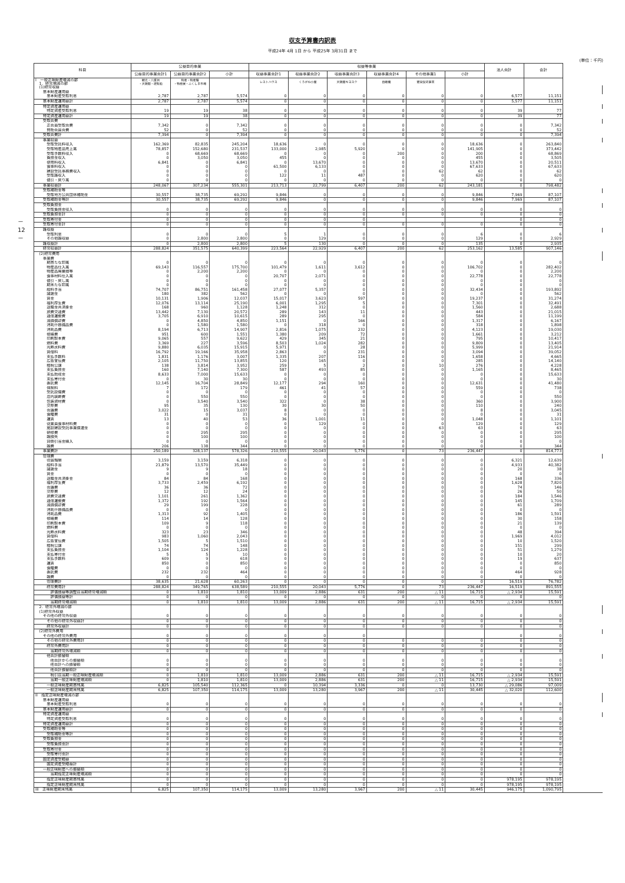－ 12 －
収支予算書内訳表
平成24年 4月 1日 から 平成25年 3月31日 まで
(単位：千円)
| 科目 | 公益目的事業 | | | 収益等事業 | | | | | | 法人会計 | 合計 | |
| --- | --- | --- | --- | --- | --- | --- | --- | --- | --- | --- | --- | --- |
| | 公益目的事業会計1 | 公益目的事業会計2 | 小計 | 収益事業会計1 | 収益事業会計2 | 収益事業会計3 | 収益事業会計4 | その他事業1 | 小計 | | | |
| I 一般正味財産増減の部 1．経常増減の部 | 観光・八重洲 ・天鏡閣・遊覧船 | 物産・物産館 ・物産展・ふくしま市場 | | レストハウス | くろがね小屋 | 天鏡閣キヨスク | 自販機 | 建設受託事業 | | | | |
| (1)経常収益 | | | | | | | | | | | | |
| 基本財産運用益 | | | | | | | | | | | | |
| 基本財産受取利息 | 2,787 | 2,787 | 5,574 | 0 | 0 | 0 | 0 | 0 | 0 | 6,577 | 11,151 | |
| 基本財産運用益計 | 2,787 | 2,787 | 5,574 | 0 | 0 | 0 | 0 | 0 | 0 | 5,577 | 11,151 | |
| 特定資産運用益 | | | | | | | | | | | | |
| 特定資産受取利息 | 19 | 19 | 38 | 0 | 0 | 0 | 0 | 0 | 0 | 39 | 77 | |
| 特定資産運用益計 | 19 | 19 | 38 | 0 | 0 | 0 | 0 | 0 | 0 | 39 | 77 | |
| 受取会費 | | | | | | | | | | | | |
| 正会員受取会費 | 7,342 | 0 | 7,342 | 0 | 0 | 0 | 0 | 0 | 0 | 0 | 7,342 | |
| 賛助会員会費 | 52 | 0 | 52 | 0 | 0 | 0 | 0 | 0 | 0 | 0 | 52 | |
| 受取会費計 | 7,394 | 0 | 7,394 | 0 | 0 | 0 | 0 | 0 | 0 | 0 | 7,394 | |
| 事業収益 | | | | | | | | | | | | |
| 受取受託料収入 | 162,369 | 82,835 | 245,204 | 18,636 | 0 | 0 | 0 | 0 | 18,636 | 0 | 263,840 | |
| 受取物産品売上高 | 78,857 | 152,680 | 231,537 | 133,000 | 2,985 | 5,920 | 0 | 0 | 141,905 | 0 | 373,442 | |
| 受取手数料収入 | 0 | 68,669 | 68,669 | 0 | 0 | 0 | 200 | 0 | 200 | 0 | 68,869 | |
| 負担金収入 | 0 | 3,050 | 3,050 | 455 | 0 | 0 | 0 | 0 | 455 | 0 | 3,505 | |
| 使用料収入 | 6,841 | 0 | 6,841 | 0 | 13,670 | 0 | 0 | 0 | 13,670 | 0 | 20,511 | |
| 食事料収入 | 0 | 0 | 0 | 61,500 | 6,133 | 0 | 0 | 0 | 67,633 | 0 | 67,633 | |
| 建設受託事務費収入 | 0 | 0 | 0 | 0 | 0 | 0 | 0 | 62 | 62 | 0 | 62 | |
| 受取雑収入 | 0 | 0 | 0 | 122 | 11 | 487 | 0 | 0 | 620 | 0 | 620 | |
| 値引・戻り高 | 0 | 0 | 0 | 0 | 0 | 0 | 0 | 0 | 0 | 0 | 0 | |
| 事業収益計 | 248,067 | 307,234 | 555,301 | 213,713 | 22,799 | 6,407 | 200 | 62 | 243,181 | 0 | 798,482 | |
| 受取補助金等 | | | | | | | | | | | | |
| 受取地方公共団体補助金 | 30,557 | 38,735 | 69,292 | 9,846 | 0 | 0 | 0 | 0 | 9,846 | 7,969 | 87,107 | |
| 受取補助金等計 | 30,557 | 38,735 | 69,292 | 9,846 | 0 | 0 | 0 | 0 | 9,846 | 7,969 | 87,107 | |
| 受取負担金 | | | | | | | | | | | | |
| 受取負担金収入 | 0 | 0 | 0 | 0 | 0 | 0 | 0 | 0 | 0 | 0 | 0 | |
| 受取負担金計 | 0 | 0 | 0 | 0 | 0 | 0 | 0 | 0 | 0 | 0 | 0 | |
| 受取寄付金 | 0 | 0 | 0 | 0 | 0 | 0 | | | | 0 | 0 | |
| 受取寄付金計 | 0 | 0 | 0 | 0 | 0 | 0 | 0 | 0 | 0 | 0 | 0 | |
| 雑収益 | | | | | | | | | | | | |
| 受取利息 | 0 | 0 | 0 | 5 | 1 | 0 | 0 | 0 | 6 | 0 | 6 | |
| その他雑収益 | 0 | 2,800 | 2,800 | 0 | 129 | 0 | 0 | 0 | 129 | 0 | 2,929 | |
| 雑収益計 | 0 | 2,800 | 2,800 | 5 | 130 | 0 | 0 | 0 | 135 | 0 | 2,935 | |
| 経常収益計 | 288,824 | 351,575 | 640,399 | 223,564 | 22,929 | 6,407 | 200 | 62 | 253,162 | 13,585 | 907,146 | |
| (2)経常費用 | | | | | | | | | | | | |
| 事業費 | | | | | | | | | | | | |
| 期首たな卸高 | 0 | 0 | 0 | 0 | 0 | 0 | 0 | 0 | 0 | 0 | 0 | |
| 物産品仕入高 | 69,143 | 116,557 | 175,700 | 101,479 | 1,611 | 3,612 | 0 | 0 | 106,702 | 0 | 282,402 | |
| 物産品廃棄損等 | 0 | 2,200 | 2,200 | 0 | 0 | 0 | 0 | 0 | 0 | 0 | 2,200 | |
| 食事材料仕入高 | 0 | 0 | 0 | 20,707 | 2,071 | 0 | 0 | 0 | 22,778 | 0 | 22,778 | |
| 値引・戻し高 | 0 | 0 | 0 | 0 | 0 | 0 | 0 | 0 | 0 | 0 | 0 | |
| 期末たな卸高 | 0 | 0 | 0 | 0 | 0 | 0 | 0 | 0 | 0 | 0 | 0 | |
| 給料手当 | 74,707 | 86,751 | 161,458 | 27,077 | 5,357 | 0 | 0 | 0 | 32,434 | 0 | 193,892 | |
| 諸謝金 | 180 | 382 | 562 | 0 | 0 | 0 | 0 | 0 | 0 | 0 | 562 | |
| 賃金 | 10,131 | 1,906 | 12,037 | 15,017 | 3,623 | 597 | 0 | 0 | 19,237 | 0 | 31,274 | |
| 福利厚生費 | 12,076 | 13,114 | 25,190 | 6,001 | 1,295 | 5 | 0 | 0 | 7,301 | 0 | 32,491 | |
| 退職金共済掛金 | 168 | 960 | 1,128 | 1,248 | 312 | 0 | 0 | 0 | 1,560 | 0 | 2,688 | |
| 旅費交通費 | 13,442 | 7,130 | 20,572 | 289 | 143 | 11 | 0 | 0 | 443 | 0 | 21,015 | |
| 通信運搬費 | 3,705 | 6,910 | 10,615 | 289 | 295 | 0 | 0 | 0 | 584 | 0 | 11,199 | |
| 減価償却費 | 0 | 4,850 | 4,850 | 1,151 | 0 | 166 | 0 | 0 | 1,317 | 0 | 6,167 | |
| 消耗什器備品費 | 0 | 1,580 | 1,580 | 0 | 318 | 0 | 0 | 0 | 318 | 0 | 1,898 | |
| 消耗品費 | 8,194 | 6,713 | 14,907 | 2,816 | 1,075 | 232 | 0 | 0 | 4,123 | 0 | 19,030 | |
| 修繕費 | 951 | 600 | 1,551 | 1,380 | 209 | 72 | 0 | 0 | 1,661 | 0 | 3,212 | |
| 印刷製本費 | 9,065 | 557 | 9,622 | 429 | 345 | 21 | 0 | 0 | 795 | 0 | 10,417 | |
| 燃料費 | 3,369 | 227 | 3,596 | 8,503 | 1,024 | 282 | 0 | 0 | 9,809 | 0 | 13,405 | |
| 光熱水料費 | 9,880 | 6,035 | 15,915 | 5,971 | 0 | 28 | 0 | 0 | 5,999 | 0 | 21,914 | |
| 賃借料 | 16,792 | 19,166 | 35,958 | 2,863 | 0 | 231 | 0 | 0 | 3,094 | 0 | 39,052 | |
| 支払手数料 | 1,831 | 1,176 | 3,007 | 1,335 | 207 | 116 | 0 | 0 | 1,658 | 0 | 4,665 | |
| 広告宣伝費 | 2,105 | 11,750 | 13,855 | 120 | 165 | 0 | 0 | 0 | 285 | 0 | 14,140 | |
| 租税公課 | 138 | 3,814 | 3,952 | 259 | 5 | 2 | 0 | 10 | 276 | 0 | 4,228 | |
| 支払負担金 | 160 | 7,140 | 7,300 | 587 | 493 | 85 | 0 | 0 | 1,165 | 0 | 8,465 | |
| 支払助成金 | 8,633 | 7,000 | 15,633 | 0 | 0 | 0 | 0 | 0 | 0 | 0 | 15,633 | |
| 支払寄付金 | 0 | 30 | 30 | 0 | 0 | 0 | 0 | 0 | 0 | 0 | 30 | |
| 委託費 | 12,145 | 16,704 | 28,849 | 12,177 | 294 | 160 | 0 | 0 | 12,631 | 0 | 41,480 | |
| 保険料 | 7 | 172 | 179 | 461 | 41 | 57 | 0 | 0 | 559 | 0 | 738 | |
| 受託設備費 | 0 | 0 | 0 | 0 | 0 | 0 | 0 | 0 | 0 | 0 | 0 | |
| 店内装飾費 | 0 | 550 | 550 | 0 | 0 | 0 | 0 | 0 | 0 | 0 | 550 | |
| 包装資材費 | 0 | 3,540 | 3,540 | 322 | 0 | 38 | 0 | 0 | 360 | 0 | 3,900 | |
| 交際費 | 95 | 35 | 130 | 30 | 30 | 50 | 0 | 0 | 110 | 0 | 240 | |
| 会議費 | 3,022 | 15 | 3,037 | 8 | 0 | 0 | 0 | 0 | 8 | 0 | 3,045 | |
| 食糧費 | 31 | 0 | 31 | 0 | 0 | 0 | 0 | 0 | 0 | 0 | 31 | |
| 運賃 | 13 | 40 | 53 | 36 | 1,001 | 11 | 0 | 0 | 1,048 | 0 | 1,101 | |
| 従業員食事材料費 | 0 | 0 | 0 | 0 | 129 | 0 | 0 | 0 | 129 | 0 | 129 | |
| 施設建設受託事業償還金 | 0 | 0 | 0 | 0 | 0 | 0 | 0 | 63 | 63 | 0 | 63 | |
| 研修費 | 0 | 295 | 295 | 0 | 0 | 0 | 0 | 0 | 0 | 0 | 295 | |
| 雑損失 | 0 | 100 | 100 | 0 | 0 | 0 | 0 | 0 | 0 | 0 | 100 | |
| 貸倒引当金繰入 | 0 | 0 | 0 | 0 | 0 | 0 | 0 | 0 | 0 | 0 | 0 | |
| 雑費 | 206 | 138 | 344 | 0 | 0 | 0 | 0 | 0 | 0 | 0 | 344 | |
| 事業費計 | 250,189 | 328,137 | 578,326 | 210,555 | 20,043 | 5,776 | 0 | 73 | 236,447 | 0 | 814,773 | |
| 管理費 | | | | | | | | | | | | |
| 役員報酬 | 3,159 | 3,159 | 6,318 | 0 | 0 | 0 | 0 | 0 | 0 | 6,321 | 12,639 | |
| 給料手当 | 21,879 | 13,570 | 35,449 | 0 | 0 | 0 | 0 | 0 | 0 | 4,933 | 40,382 | |
| 諸謝金 | 9 | 9 | 18 | 0 | 0 | 0 | 0 | 0 | 0 | 20 | 38 | |
| 賃金 | 0 | 0 | 0 | 0 | 0 | 0 | 0 | 0 | 0 | 0 | 0 | |
| 退職金共済掛金 | 84 | 84 | 168 | 0 | 0 | 0 | 0 | 0 | 0 | 168 | 336 | |
| 福利厚生費 | 3,733 | 2,459 | 6,192 | 0 | 0 | 0 | 0 | 0 | 0 | 1,628 | 7,820 | |
| 会議費 | 36 | 36 | 72 | 0 | 0 | 0 | 0 | 0 | 0 | 74 | 146 | |
| 交際費 | 12 | 12 | 24 | 0 | 0 | 0 | 0 | 0 | 0 | 26 | 50 | |
| 旅費交通費 | 1,101 | 261 | 1,362 | 0 | 0 | 0 | 0 | 0 | 0 | 184 | 1,546 | |
| 通信運搬費 | 1,372 | 192 | 1,564 | 0 | 0 | 0 | 0 | 0 | 0 | 145 | 1,709 | |
| 減価償却費 | 29 | 199 | 228 | 0 | 0 | 0 | 0 | 0 | 0 | 61 | 289 | |
| 消耗什器備品費 | 0 | 0 | 0 | 0 | 0 | 0 | 0 | 0 | 0 | 0 | 0 | |
| 消耗品費 | 1,313 | 92 | 1,405 | 0 | 0 | 0 | 0 | 0 | 0 | 186 | 1,591 | |
| 修繕費 | 114 | 14 | 128 | 0 | 0 | 0 | 0 | 0 | 0 | 30 | 158 | |
| 印刷製本費 | 109 | 9 | 118 | 0 | 0 | 0 | 0 | 0 | 0 | 21 | 139 | |
| 燃料費 | 0 | 0 | 0 | 0 | 0 | 0 | 0 | 0 | 0 | 0 | 0 | |
| 光熱水料費 | 323 | 23 | 346 | 0 | 0 | 0 | 0 | 0 | 0 | 48 | 394 | |
| 賃借料 | 983 | 1,060 | 2,043 | 0 | 0 | 0 | 0 | 0 | 0 | 1,969 | 4,012 | |
| 広告宣伝費 | 1,505 | 5 | 1,510 | 0 | 0 | 0 | 0 | 0 | 0 | 10 | 1,520 | |
| 租税公課 | 74 | 74 | 148 | 0 | 0 | 0 | 0 | 0 | 0 | 151 | 299 | |
| 支払負担金 | 1,104 | 124 | 1,228 | 0 | 0 | 0 | 0 | 0 | 0 | 51 | 1,279 | |
| 支払寄付金 | 5 | 5 | 10 | 0 | 0 | 0 | 0 | 0 | 0 | 10 | 20 | |
| 支払手数料 | 609 | 9 | 618 | 0 | 0 | 0 | 0 | 0 | 0 | 19 | 637 | |
| 運賃 | 850 | 0 | 850 | 0 | 0 | 0 | 0 | 0 | 0 | 0 | 850 | |
| 食糧費 | 0 | 0 | 0 | 0 | 0 | 0 | 0 | 0 | 0 | 0 | 0 | |
| 委託費 | 232 | 232 | 464 | 0 | 0 | 0 | 0 | 0 | 0 | 464 | 928 | |
| 雑費 | 0 | 0 | 0 | 0 | 0 | 0 | 0 | 0 | 0 | 0 | 0 | |
| 管理費計 | 38,635 | 21,628 | 60,263 | 0 | 0 | 0 | 0 | 0 | 0 | 16,519 | 76,782 | |
| 経常費用計 | 288,824 | 349,765 | 638,589 | 210,555 | 20,043 | 5,776 | 0 | 73 | 236,447 | 16,519 | 891,555 | |
| 評価損益等調整前当期経常増減額 | 0 | 1,810 | 1,810 | 13,009 | 2,886 | 631 | 200 | △ 11 | 16,715 | △ 2,934 | 15,591 | |
| 評価損益等計 | 0 | 0 | 0 | 0 | 0 | 0 | 0 | 0 | 0 | 0 | 0 | |
| 当期経常増減額 | 0 | 1,810 | 1,810 | 13,009 | 2,886 | 631 | 200 | △ 11 | 16,715 | △ 2,934 | 15,591 | |
| 2．経常外増減の部 | | | | | | | | | | | | |
| (1)経常外収益 | | | | | | | | | | | | |
| その他の経常外収益 | 0 | 0 | 0 | 0 | 0 | 0 | 0 | 0 | 0 | 0 | 0 | |
| その他の経常外収益計 | 0 | 0 | 0 | 0 | 0 | 0 | 0 | 0 | 0 | 0 | 0 | |
| 経常外収益計 | 0 | 0 | 0 | 0 | 0 | 0 | 0 | 0 | 0 | 0 | 0 | |
| (2)経常外費用 | | | | | | | | | | | | |
| その他の経常外費用 | 0 | 0 | 0 | 0 | 0 | 0 | | | | 0 | 0 | |
| その他の経常外費用計 | 0 | 0 | 0 | 0 | 0 | 0 | 0 | 0 | 0 | 0 | 0 | |
| 経常外費用計 | 0 | 0 | 0 | 0 | 0 | 0 | 0 | 0 | 0 | 0 | 0 | |
| 当期経常外増減額 | 0 | 0 | 0 | 0 | 0 | 0 | 0 | 0 | 0 | 0 | 0 | |
| 他会計振替額 | | | | | | | | | | | | |
| 他会計からの振替額 | 0 | 0 | 0 | 0 | 0 | 0 | 0 | 0 | 0 | 0 | 0 | |
| 他会計への振替額 | 0 | 0 | 0 | 0 | 0 | 0 | 0 | 0 | 0 | 0 | 0 | |
| 他会計振替額計 | 0 | 0 | 0 | 0 | 0 | 0 | 0 | 0 | 0 | 0 | 0 | |
| 税引前当期一般正味財産増減額 | 0 | 1,810 | 1,810 | 13,009 | 2,886 | 631 | 200 | △ 11 | 16,715 | △ 2,934 | 15,591 | |
| 当期一般正味財産増減額 | 0 | 1,810 | 1,810 | 13,009 | 2,886 | 631 | 200 | △ 11 | 16,715 | △ 2,934 | 15,591 | |
| 一般正味財産期首残高 | 6,825 | 105,540 | 112,365 | 0 | 10,394 | 3,336 | 0 | 0 | 13,730 | △ 29,086 | 97,009 | |
| 一般正味財産期末残高 | 6,825 | 107,350 | 114,175 | 13,009 | 13,280 | 3,967 | 200 | △ 11 | 30,445 | △ 32,020 | 112,600 | |
| II 指定正味財産増減の部 | | | | | | | | | | | | |
| 基本財産運用益 | | | | | | | | | | | | |
| 基本財産受取利息 | 0 | 0 | 0 | 0 | 0 | 0 | 0 | 0 | 0 | 0 | 0 | |
| 基本財産運用益計 | 0 | 0 | 0 | 0 | 0 | 0 | 0 | 0 | 0 | 0 | 0 | |
| 特定資産運用益 | | | | | | | | | | | | |
| 特定資産受取利息 | 0 | 0 | 0 | 0 | 0 | 0 | 0 | 0 | 0 | 0 | 0 | |
| 特定資産運用益計 | 0 | 0 | 0 | 0 | 0 | 0 | 0 | 0 | 0 | 0 | 0 | |
| 受取補助金等 | 0 | 0 | 0 | 0 | 0 | 0 | 0 | 0 | 0 | 0 | 0 | |
| 受取補助金等計 | 0 | 0 | 0 | 0 | 0 | 0 | 0 | 0 | 0 | 0 | 0 | |
| 受取負担金 | 0 | 0 | 0 | 0 | 0 | 0 | 0 | 0 | 0 | 0 | 0 | |
| 受取負担金計 | 0 | 0 | 0 | 0 | 0 | 0 | 0 | 0 | 0 | 0 | 0 | |
| 受取寄付金 | 0 | 0 | 0 | 0 | 0 | 0 | 0 | 0 | 0 | 0 | 0 | |
| 受取寄付金計 | 0 | 0 | 0 | 0 | 0 | 0 | 0 | 0 | 0 | 0 | 0 | |
| 固定資産受贈益 | 0 | 0 | 0 | 0 | 0 | 0 | 0 | 0 | 0 | 0 | 0 | |
| 固定資産受贈益計 | 0 | 0 | 0 | 0 | 0 | 0 | 0 | 0 | 0 | 0 | 0 | |
| 一般正味財産への振替額 | 0 | 0 | 0 | 0 | 0 | 0 | 0 | 0 | 0 | 0 | 0 | |
| 当期指定正味財産増減額 | 0 | 0 | 0 | 0 | 0 | 0 | 0 | 0 | 0 | 0 | 0 | |
| 指定正味財産期首残高 | 0 | 0 | 0 | 0 | 0 | 0 | 0 | 0 | 0 | 978,195 | 978,195 | |
| 指定正味財産期末残高 | 0 | 0 | 0 | 0 | 0 | 0 | 0 | 0 | 0 | 978,195 | 978,195 | |
| III 正味財産期末残高 | 6,825 | 107,350 | 114,175 | 13,009 | 13,280 | 3,967 | 200 | △ 11 | 30,445 | 946,175 | 1,090,795 | |